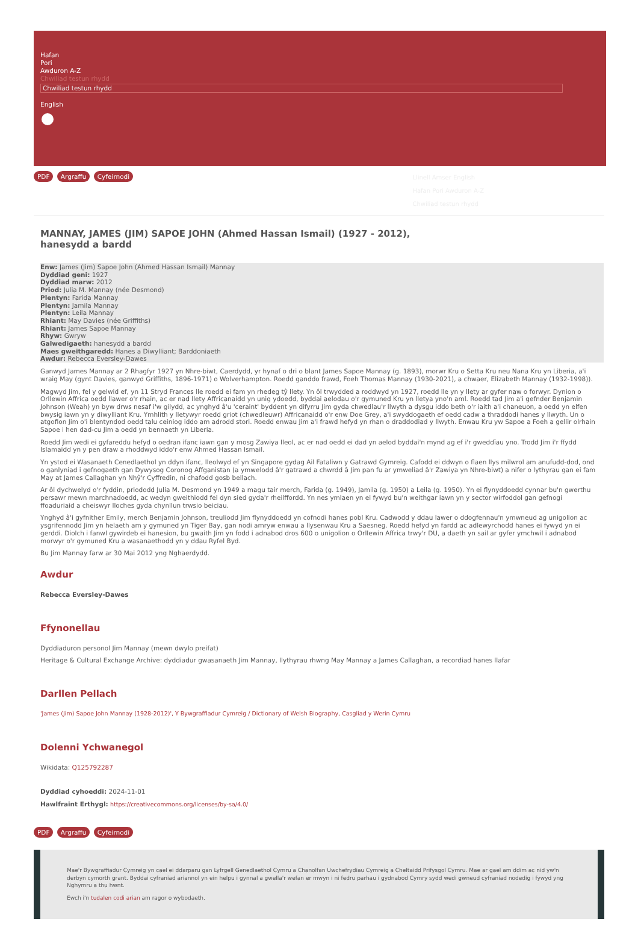Hafan
Pori
Awduron A-Z
Chwiliad testun rhydd
Chwiliad testun rhydd
English
PDF Argraffu Cyfeirnodi
Llinell Amser English
Hafan Pori Awduron A-Z
Chwiliad testun rhydd
MANNAY, JAMES (JIM) SAPOE JOHN (Ahmed Hassan Ismail) (1927 - 2012), hanesydd a bardd
Enw: James (Jim) Sapoe John (Ahmed Hassan Ismail) Mannay
Dyddiad geni: 1927
Dyddiad marw: 2012
Priod: Julia M. Mannay (née Desmond)
Plentyn: Farida Mannay
Plentyn: Jamila Mannay
Plentyn: Leila Mannay
Rhiant: May Davies (née Griffiths)
Rhiant: James Sapoe Mannay
Rhyw: Gwryw
Galwedigaeth: hanesydd a bardd
Maes gweithgaredd: Hanes a Diwylliant; Barddoniaeth
Awdur: Rebecca Eversley-Dawes
Ganwyd James Mannay ar 2 Rhagfyr 1927 yn Nhre-biwt, Caerdydd, yr hynaf o dri o blant James Sapoe Mannay (g. 1893), morwr Kru o Setta Kru neu Nana Kru yn Liberia, a'i wraig May (gynt Davies, ganwyd Griffiths, 1896-1971) o Wolverhampton. Roedd ganddo frawd, Foeh Thomas Mannay (1930-2021), a chwaer, Elizabeth Mannay (1932-1998)).
Magwyd Jim, fel y gelwid ef, yn 11 Stryd Frances lle roedd ei fam yn rhedeg tŷ llety. Yn ôl trwydded a roddwyd yn 1927, roedd lle yn y llety ar gyfer naw o forwyr. Dynion o Orllewin Affrica oedd llawer o'r rhain, ac er nad llety Affricanaidd yn unig ydoedd, byddai aelodau o'r gymuned Kru yn lletya yno'n aml. Roedd tad Jim a'i gefnder Benjamin Johnson (Weah) yn byw drws nesaf i'w gilydd, ac ynghyd â'u 'ceraint' byddent yn difyrru Jim gyda chwedlau'r llwyth a dysgu iddo beth o'r iaith a'i chaneuon, a oedd yn elfen bwysig iawn yn y diwylliant Kru. Ymhlith y lletywyr roedd griot (chwedleuwr) Affricanaidd o'r enw Doe Grey, a'i swyddogaeth ef oedd cadw a thraddodi hanes y llwyth. Un o atgofion Jim o'i blentyndod oedd talu ceiniog iddo am adrodd stori. Roedd enwau Jim a'i frawd hefyd yn rhan o draddodiad y llwyth. Enwau Kru yw Sapoe a Foeh a gellir olrhain Sapoe i hen dad-cu Jim a oedd yn bennaeth yn Liberia.
Roedd Jim wedi ei gyfareddu hefyd o oedran ifanc iawn gan y mosg Zawiya lleol, ac er nad oedd ei dad yn aelod byddai'n mynd ag ef i'r gweddïau yno. Trodd Jim i'r ffydd Islamaidd yn y pen draw a rhoddwyd iddo'r enw Ahmed Hassan Ismail.
Yn ystod ei Wasanaeth Cenedlaethol yn ddyn ifanc, lleolwyd ef yn Singapore gydag Ail Fataliwn y Gatrawd Gymreig. Cafodd ei ddwyn o flaen llys milwrol am anufudd-dod, ond o ganlyniad i gefnogaeth gan Dywysog Coronog Affganistan (a ymwelodd â'r gatrawd a chwrdd â Jim pan fu ar ymweliad â'r Zawiya yn Nhre-biwt) a nifer o lythyrau gan ei fam May at James Callaghan yn Nhŷ'r Cyffredin, ni chafodd gosb bellach.
Ar ôl dychwelyd o'r fyddin, priododd Julia M. Desmond yn 1949 a magu tair merch, Farida (g. 1949), Jamila (g. 1950) a Leila (g. 1950). Yn ei flynyddoedd cynnar bu'n gwerthu persawr mewn marchnadoedd, ac wedyn gweithiodd fel dyn sied gyda'r rheilffordd. Yn nes ymlaen yn ei fywyd bu'n weithgar iawn yn y sector wirfoddol gan gefnogi ffoaduriaid a cheiswyr lloches gyda chynllun trwsio beiciau.
Ynghyd â'i gyfnither Emily, merch Benjamin Johnson, treuliodd Jim flynyddoedd yn cofnodi hanes pobl Kru. Cadwodd y ddau lawer o ddogfennau'n ymwneud ag unigolion ac ysgrifennodd Jim yn helaeth am y gymuned yn Tiger Bay, gan nodi amryw enwau a llysenwau Kru a Saesneg. Roedd hefyd yn fardd ac adlewyrchodd hanes ei fywyd yn ei gerddi. Diolch i fanwl gywirdeb ei hanesion, bu gwaith Jim yn fodd i adnabod dros 600 o unigolion o Orllewin Affrica trwy'r DU, a daeth yn sail ar gyfer ymchwil i adnabod morwyr o'r gymuned Kru a wasanaethodd yn y ddau Ryfel Byd.
Bu Jim Mannay farw ar 30 Mai 2012 yng Nghaerdydd.
Awdur
Rebecca Eversley-Dawes
Ffynonellau
Dyddiaduron personol Jim Mannay (mewn dwylo preifat)
Heritage & Cultural Exchange Archive: dyddiadur gwasanaeth Jim Mannay, llythyrau rhwng May Mannay a James Callaghan, a recordiad hanes llafar
Darllen Pellach
'James (Jim) Sapoe John Mannay (1928-2012)', Y Bywgraffiadur Cymreig / Dictionary of Welsh Biography, Casgliad y Werin Cymru
Dolenni Ychwanegol
Wikidata: Q125792287
Dyddiad cyhoeddi: 2024-11-01
Hawlfraint Erthygl: https://creativecommons.org/licenses/by-sa/4.0/
PDF Argraffu Cyfeirnodi
Mae'r Bywgraffiadur Cymreig yn cael ei ddarparu gan Lyfrgell Genedlaethol Cymru a Chanolfan Uwchefrydiau Cymreig a Cheltaidd Prifysgol Cymru. Mae ar gael am ddim ac nid yw'n derbyn cymorth grant. Byddai cyfraniad ariannol yn ein helpu i gynnal a gwella'r wefan er mwyn i ni fedru parhau i gydnabod Cymry sydd wedi gwneud cyfraniad nodedig i fywyd yng Nghymru a thu hwnt.
Ewch i'n tudalen codi arian am ragor o wybodaeth.